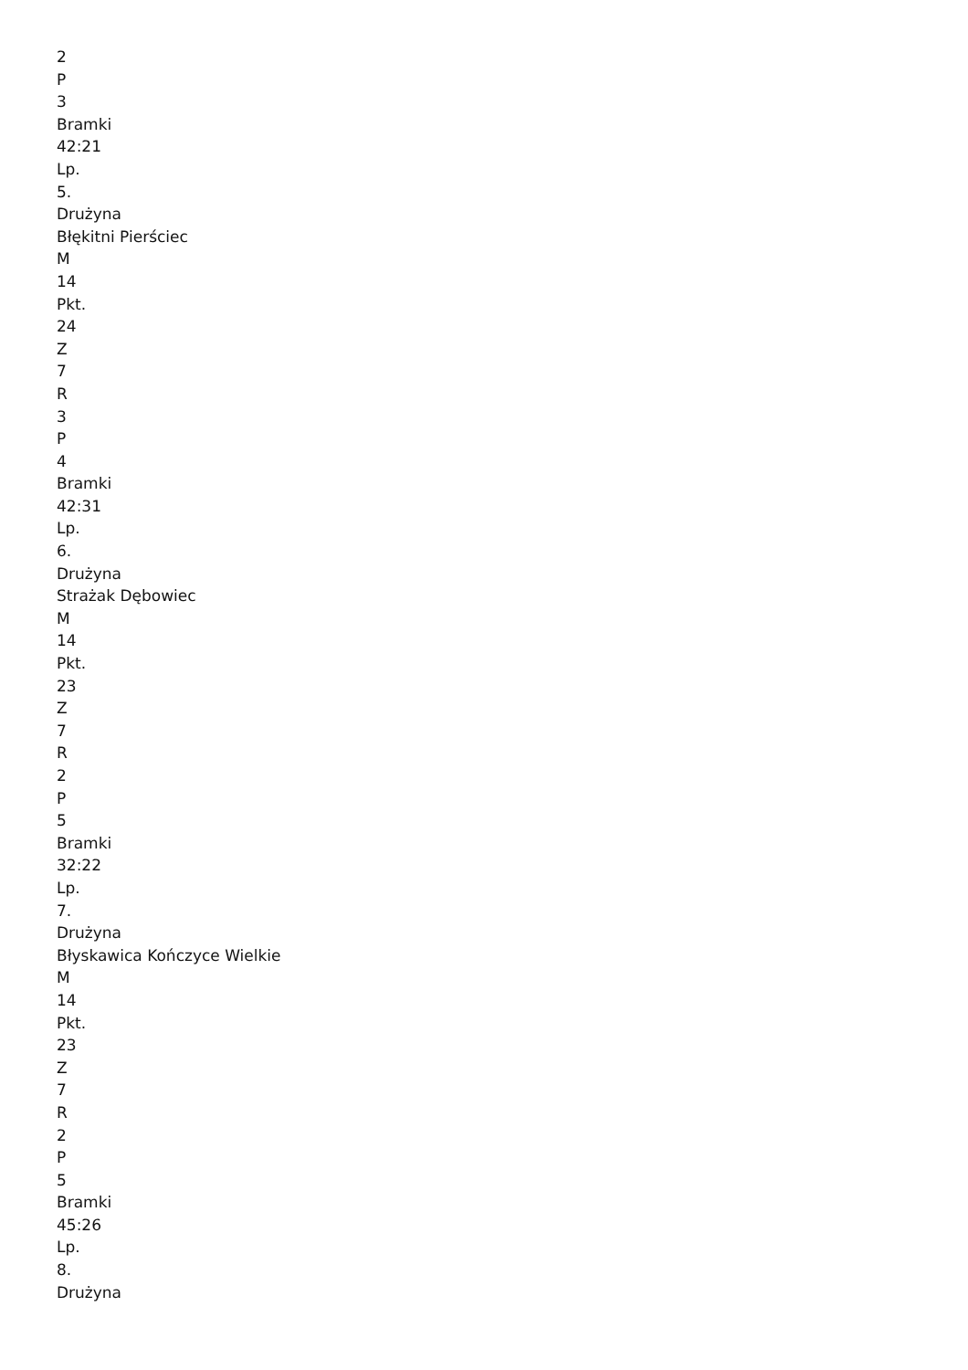2
P
3
Bramki
42:21
Lp.
5.
Drużyna
Błękitni Pierściec
M
14
Pkt.
24
Z
7
R
3
P
4
Bramki
42:31
Lp.
6.
Drużyna
Strażak Dębowiec
M
14
Pkt.
23
Z
7
R
2
P
5
Bramki
32:22
Lp.
7.
Drużyna
Błyskawica Kończyce Wielkie
M
14
Pkt.
23
Z
7
R
2
P
5
Bramki
45:26
Lp.
8.
Drużyna